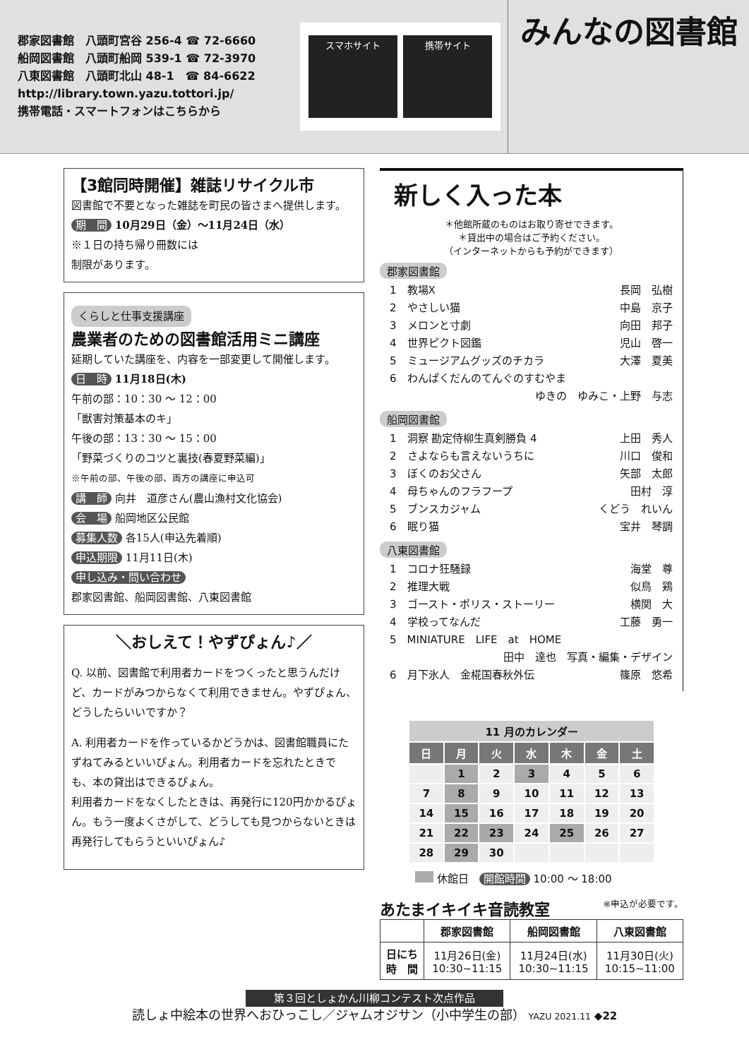郡家図書館　八頭町宮谷 256-4 ☎ 72-6660
船岡図書館　八頭町船岡 539-1 ☎ 72-3970
八東図書館　八頭町北山 48-1　☎ 84-6622
http://library.town.yazu.tottori.jp/
携帯電話・スマートフォンはこちらから
スマホサイト 携帯サイト
みんなの図書館
【3館同時開催】雑誌リサイクル市
図書館で不要となった雑誌を町民の皆さまへ提供します。
期　間 10月29日（金）～11月24日（水）
※１日の持ち帰り冊数には
制限があります。
くらしと仕事支援講座
農業者のための図書館活用ミニ講座
延期していた講座を、内容を一部変更して開催します。
日　時 11月18日(木)
午前の部：10：30 ～ 12：00
「獣害対策基本のキ」
午後の部：13：30 ～ 15：00
「野菜づくりのコツと裏技(春夏野菜編)」
※午前の部、午後の部、両方の講座に申込可
講　師 向井　道彦さん(農山漁村文化協会)
会　場 船岡地区公民館
募集人数 各15人(申込先着順)
申込期限 11月11日(木)
申し込み・問い合わせ
郡家図書館、船岡図書館、八東図書館
＼おしえて！やずぴょん♪／
Q. 以前、図書館で利用者カードをつくったと思うんだけど、カードがみつからなくて利用できません。やずぴょん、どうしたらいいですか？
A. 利用者カードを作っているかどうかは、図書館職員にたずねてみるといいぴょん。利用者カードを忘れたときでも、本の貸出はできるぴょん。
利用者カードをなくしたときは、再発行に120円かかるぴょん。もう一度よくさがして、どうしても見つからないときは再発行してもらうといいぴょん♪
新しく入った本
＊他館所蔵のものはお取り寄せできます。
＊貸出中の場合はご予約ください。
（インターネットからも予約ができます）
郡家図書館
1　教場X 長岡　弘樹
2　やさしい猫 中島　京子
3　メロンと寸劇 向田　邦子
4　世界ピクト図鑑 児山　啓一
5　ミュージアムグッズのチカラ 大澤　夏美
6　わんぱくだんのてんぐのすむやま
ゆきの　ゆみこ・上野　与志
船岡図書館
1　洞察 勘定侍柳生真剣勝負 4 上田　秀人
2　さよならも言えないうちに 川口　俊和
3　ぼくのお父さん 矢部　太郎
4　母ちゃんのフラフープ 田村　淳
5　ブンスカジャム くどう　れいん
6　眠り猫 宝井　琴調
八東図書館
1　コロナ狂騒録 海堂　尊
2　推理大戦 似鳥　鶏
3　ゴースト・ポリス・ストーリー 横関　大
4　学校ってなんだ 工藤　勇一
5　MINIATURE　LIFE　at　HOME
田中　達也　写真・編集・デザイン
6　月下氷人　金椛国春秋外伝 篠原　悠希
| 11 月のカレンダー | | | | | | |
| --- | --- | --- | --- | --- | --- | --- |
| 日 | 月 | 火 | 水 | 木 | 金 | 土 |
| | 1 | 2 | 3 | 4 | 5 | 6 |
| 7 | 8 | 9 | 10 | 11 | 12 | 13 |
| 14 | 15 | 16 | 17 | 18 | 19 | 20 |
| 21 | 22 | 23 | 24 | 25 | 26 | 27 |
| 28 | 29 | 30 | | | | |
休館日　開館時間 10:00 ～ 18:00
あたまイキイキ音読教室
※申込が必要です。
| | 郡家図書館 | 船岡図書館 | 八東図書館 |
| --- | --- | --- | --- |
| 日にち 時 間 | 11月26日(金) 10:30~11:15 | 11月24日(水) 10:30~11:15 | 11月30日(火) 10:15~11:00 |
第３回としょかん川柳コンテスト次点作品
読しょ中絵本の世界へおひっこし／ジャムオジサン（小中学生の部） YAZU 2021.11 ◆22